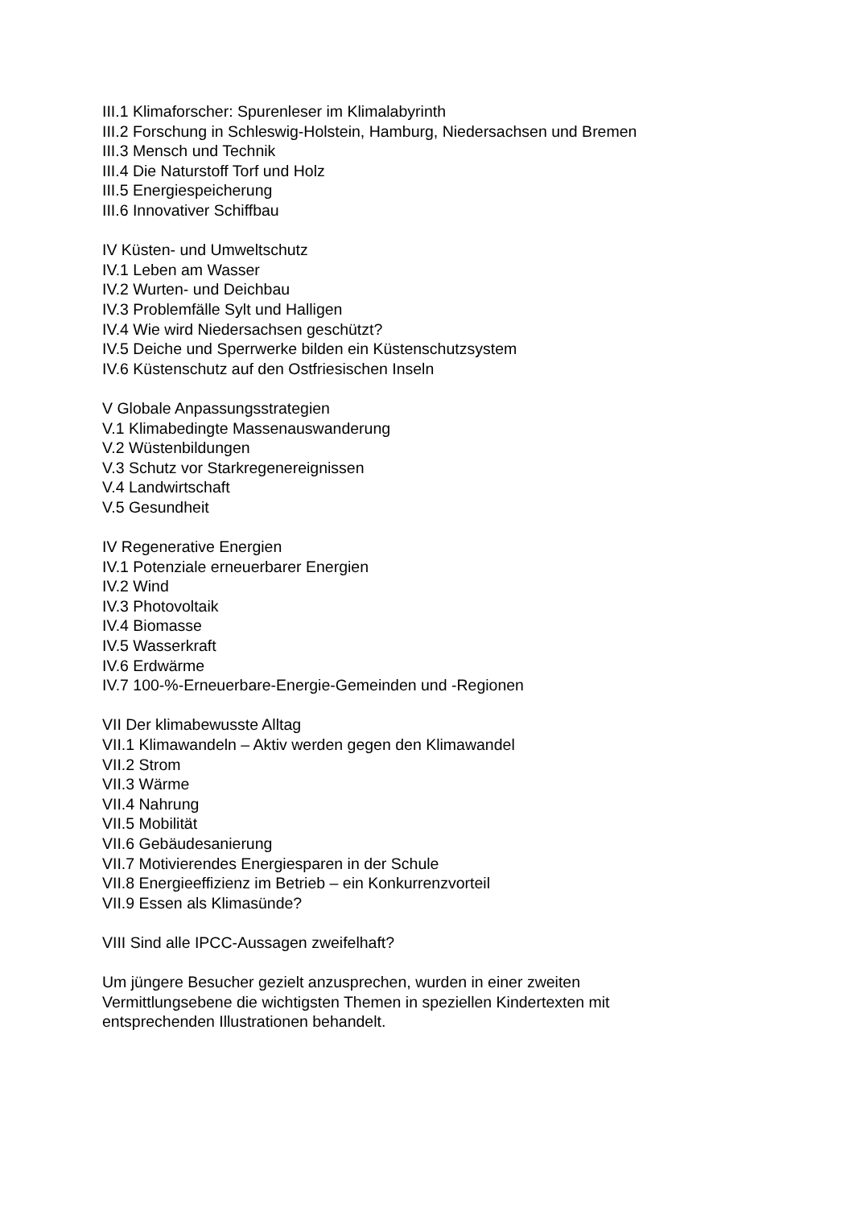III.1 Klimaforscher: Spurenleser im Klimalabyrinth
III.2 Forschung in Schleswig-Holstein, Hamburg, Niedersachsen und Bremen
III.3 Mensch und Technik
III.4 Die Naturstoff Torf und Holz
III.5 Energiespeicherung
III.6 Innovativer Schiffbau
IV Küsten- und Umweltschutz
IV.1 Leben am Wasser
IV.2 Wurten- und Deichbau
IV.3 Problemfälle Sylt und Halligen
IV.4 Wie wird Niedersachsen geschützt?
IV.5 Deiche und Sperrwerke bilden ein Küstenschutzsystem
IV.6 Küstenschutz auf den Ostfriesischen Inseln
V Globale Anpassungsstrategien
V.1 Klimabedingte Massenauswanderung
V.2 Wüstenbildungen
V.3 Schutz vor Starkregenereignissen
V.4 Landwirtschaft
V.5 Gesundheit
IV Regenerative Energien
IV.1 Potenziale erneuerbarer Energien
IV.2 Wind
IV.3 Photovoltaik
IV.4 Biomasse
IV.5 Wasserkraft
IV.6 Erdwärme
IV.7 100-%-Erneuerbare-Energie-Gemeinden und -Regionen
VII Der klimabewusste Alltag
VII.1 Klimawandeln – Aktiv werden gegen den Klimawandel
VII.2 Strom
VII.3 Wärme
VII.4 Nahrung
VII.5 Mobilität
VII.6 Gebäudesanierung
VII.7 Motivierendes Energiesparen in der Schule
VII.8 Energieeffizienz im Betrieb – ein Konkurrenzvorteil
VII.9 Essen als Klimasünde?
VIII Sind alle IPCC-Aussagen zweifelhaft?
Um jüngere Besucher gezielt anzusprechen, wurden in einer zweiten
Vermittlungsebene die wichtigsten Themen in speziellen Kindertexten mit
entsprechenden Illustrationen behandelt.